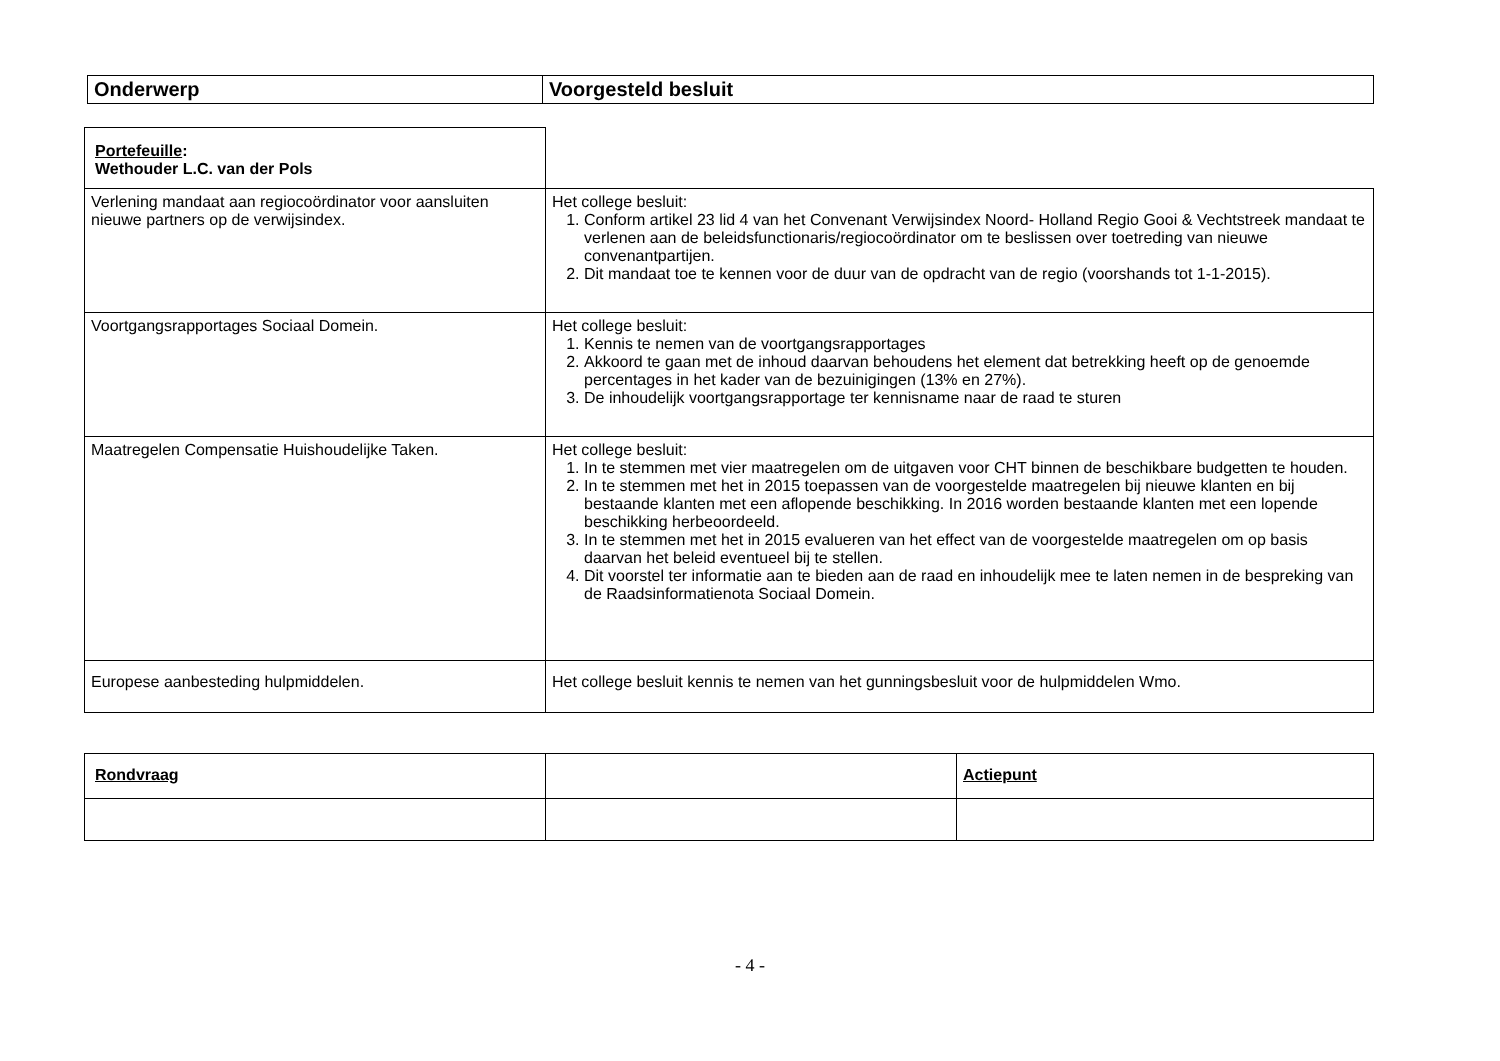| Onderwerp | Voorgesteld besluit |
| --- | --- |
| Portefeuille : Wethouder L.C. van der Pols | |
| Verlening mandaat aan regiocoördinator voor aansluiten nieuwe partners op de verwijsindex. | Het college besluit: 1. Conform artikel 23 lid 4 van het Convenant Verwijsindex Noord- Holland Regio Gooi & Vechtstreek mandaat te verlenen aan de beleidsfunctionaris/regiocoördinator om te beslissen over toetreding van nieuwe convenantpartijen. 2. Dit mandaat toe te kennen voor de duur van de opdracht van de regio (voorshands tot 1-1-2015). |
| Voortgangsrapportages Sociaal Domein. | Het college besluit: 1. Kennis te nemen van de voortgangsrapportages 2. Akkoord te gaan met de inhoud daarvan behoudens het element dat betrekking heeft op de genoemde percentages in het kader van de bezuinigingen (13% en 27%). 3. De inhoudelijk voortgangsrapportage ter kennisname naar de raad te sturen |
| Maatregelen Compensatie Huishoudelijke Taken. | Het college besluit: 1. In te stemmen met vier maatregelen om de uitgaven voor CHT binnen de beschikbare budgetten te houden. 2. In te stemmen met het in 2015 toepassen van de voorgestelde maatregelen bij nieuwe klanten en bij bestaande klanten met een aflopende beschikking. In 2016 worden bestaande klanten met een lopende beschikking herbeoordeeld. 3. In te stemmen met het in 2015 evalueren van het effect van de voorgestelde maatregelen om op basis daarvan het beleid eventueel bij te stellen. 4. Dit voorstel ter informatie aan te bieden aan de raad en inhoudelijk mee te laten nemen in de bespreking van de Raadsinformatienota Sociaal Domein. |
| Europese aanbesteding hulpmiddelen. | Het college besluit kennis te nemen van het gunningsbesluit voor de hulpmiddelen Wmo. |
| Rondvraag | | Actiepunt |
- 4 -